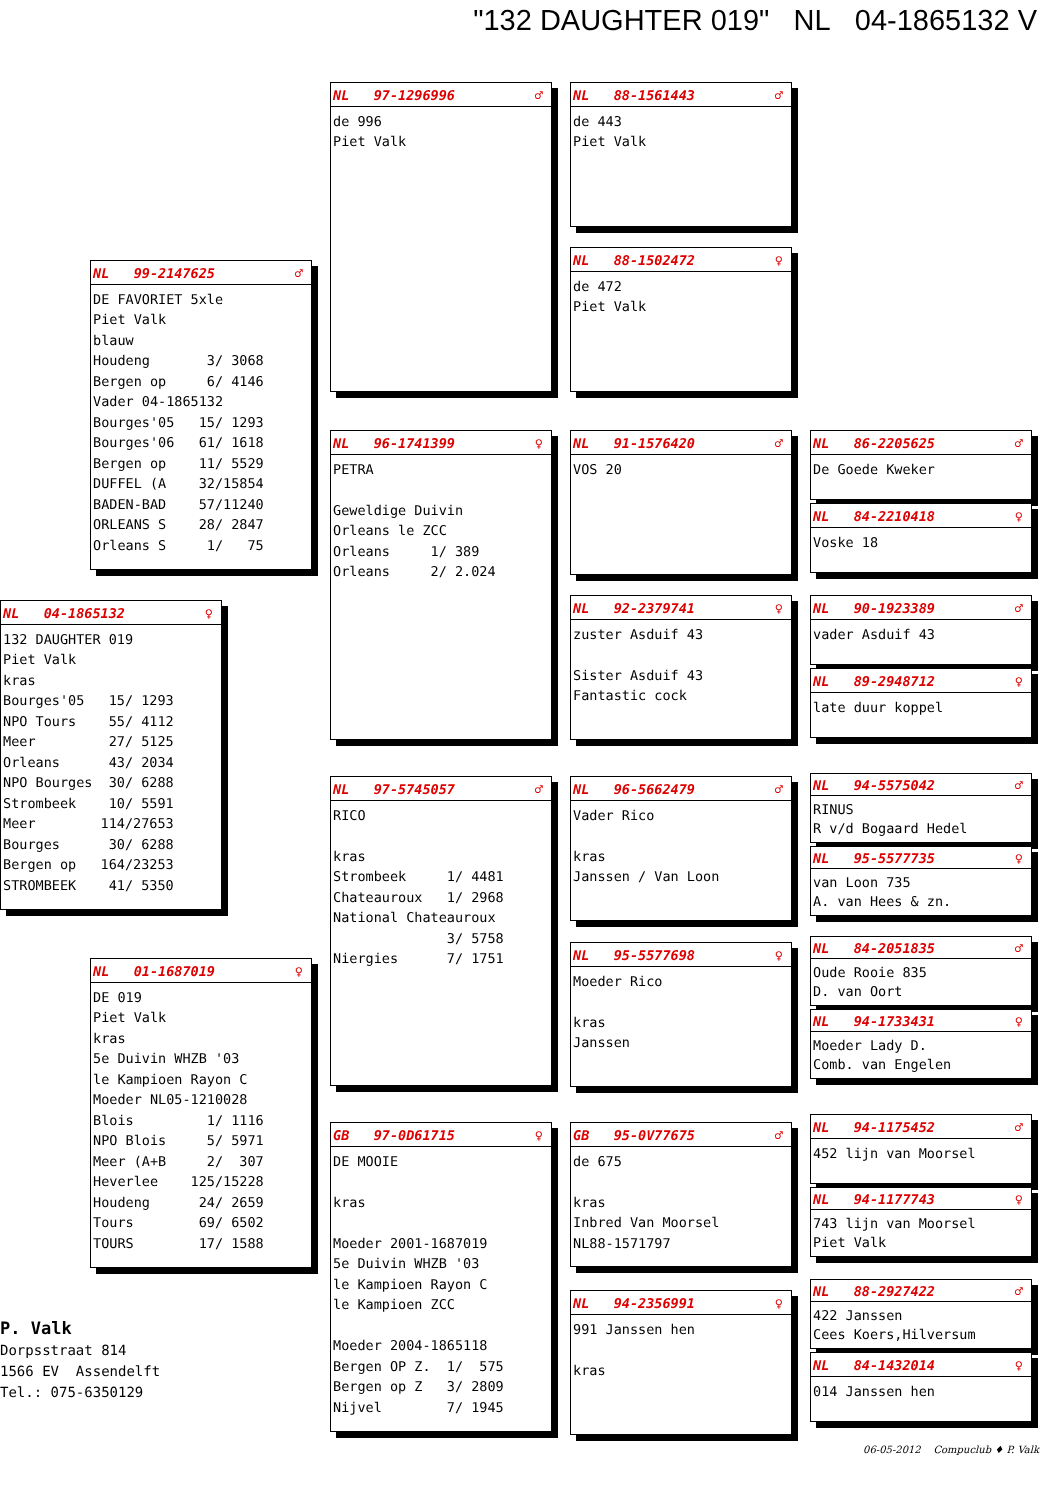"132 DAUGHTER 019" NL 04-1865132 V
NL 04-1865132 ♀
132 DAUGHTER 019 Piet Valk kras Bourges'05 15/ 1293 NPO Tours 55/ 4112 Meer 27/ 5125 Orleans 43/ 2034 NPO Bourges 30/ 6288 Strombeek 10/ 5591 Meer 114/27653 Bourges 30/ 6288 Bergen op 164/23253 STROMBEEK 41/ 5350
P. Valk Dorpsstraat 814 1566 EV Assendelft Tel.: 075-6350129
NL 99-2147625 ♂
DE FAVORIET 5xle Piet Valk blauw Houdeng 3/ 3068 Bergen op 6/ 4146 Vader 04-1865132 Bourges'05 15/ 1293 Bourges'06 61/ 1618 Bergen op 11/ 5529 DUFFEL (A 32/15854 BADEN-BAD 57/11240 ORLEANS S 28/ 2847 Orleans S 1/ 75
NL 01-1687019 ♀
DE 019 Piet Valk kras 5e Duivin WHZB '03 le Kampioen Rayon C Moeder NL05-1210028 Blois 1/ 1116 NPO Blois 5/ 5971 Meer (A+B 2/ 307 Heverlee 125/15228 Houdeng 24/ 2659 Tours 69/ 6502 TOURS 17/ 1588
NL 97-1296996 ♂
de 996 Piet Valk
NL 96-1741399 ♀
PETRA Geweldige Duivin Orleans le ZCC Orleans 1/ 389 Orleans 2/ 2.024
NL 97-5745057 ♂
RICO kras Strombeek 1/ 4481 Chateauroux 1/ 2968 National Chateauroux 3/ 5758 Niergies 7/ 1751
GB 97-0D61715 ♀
DE MOOIE kras Moeder 2001-1687019 5e Duivin WHZB '03 le Kampioen Rayon C le Kampioen ZCC Moeder 2004-1865118 Bergen OP Z. 1/ 575 Bergen op Z 3/ 2809 Nijvel 7/ 1945
NL 88-1561443 ♂
de 443 Piet Valk
NL 88-1502472 ♀
de 472 Piet Valk
NL 91-1576420 ♂
VOS 20
NL 92-2379741 ♀
zuster Asduif 43 Sister Asduif 43 Fantastic cock
NL 96-5662479 ♂
Vader Rico kras Janssen / Van Loon
NL 95-5577698 ♀
Moeder Rico kras Janssen
GB 95-0V77675 ♂
de 675 kras Inbred Van Moorsel NL88-1571797
NL 94-2356991 ♀
991 Janssen hen kras
NL 86-2205625 ♂
De Goede Kweker
NL 84-2210418 ♀
Voske 18
NL 90-1923389 ♂
vader Asduif 43
NL 89-2948712 ♀
late duur koppel
NL 94-5575042 ♂
RINUS R v/d Bogaard Hedel
NL 95-5577735 ♀
van Loon 735 A. van Hees & zn.
NL 84-2051835 ♂
Oude Rooie 835 D. van Oort
NL 94-1733431 ♀
Moeder Lady D. Comb. van Engelen
NL 94-1175452 ♂
452 lijn van Moorsel
NL 94-1177743 ♀
743 lijn van Moorsel Piet Valk
NL 88-2927422 ♂
422 Janssen Cees Koers,Hilversum
NL 84-1432014 ♀
014 Janssen hen
06-05-2012 Compuclub ♦ P. Valk